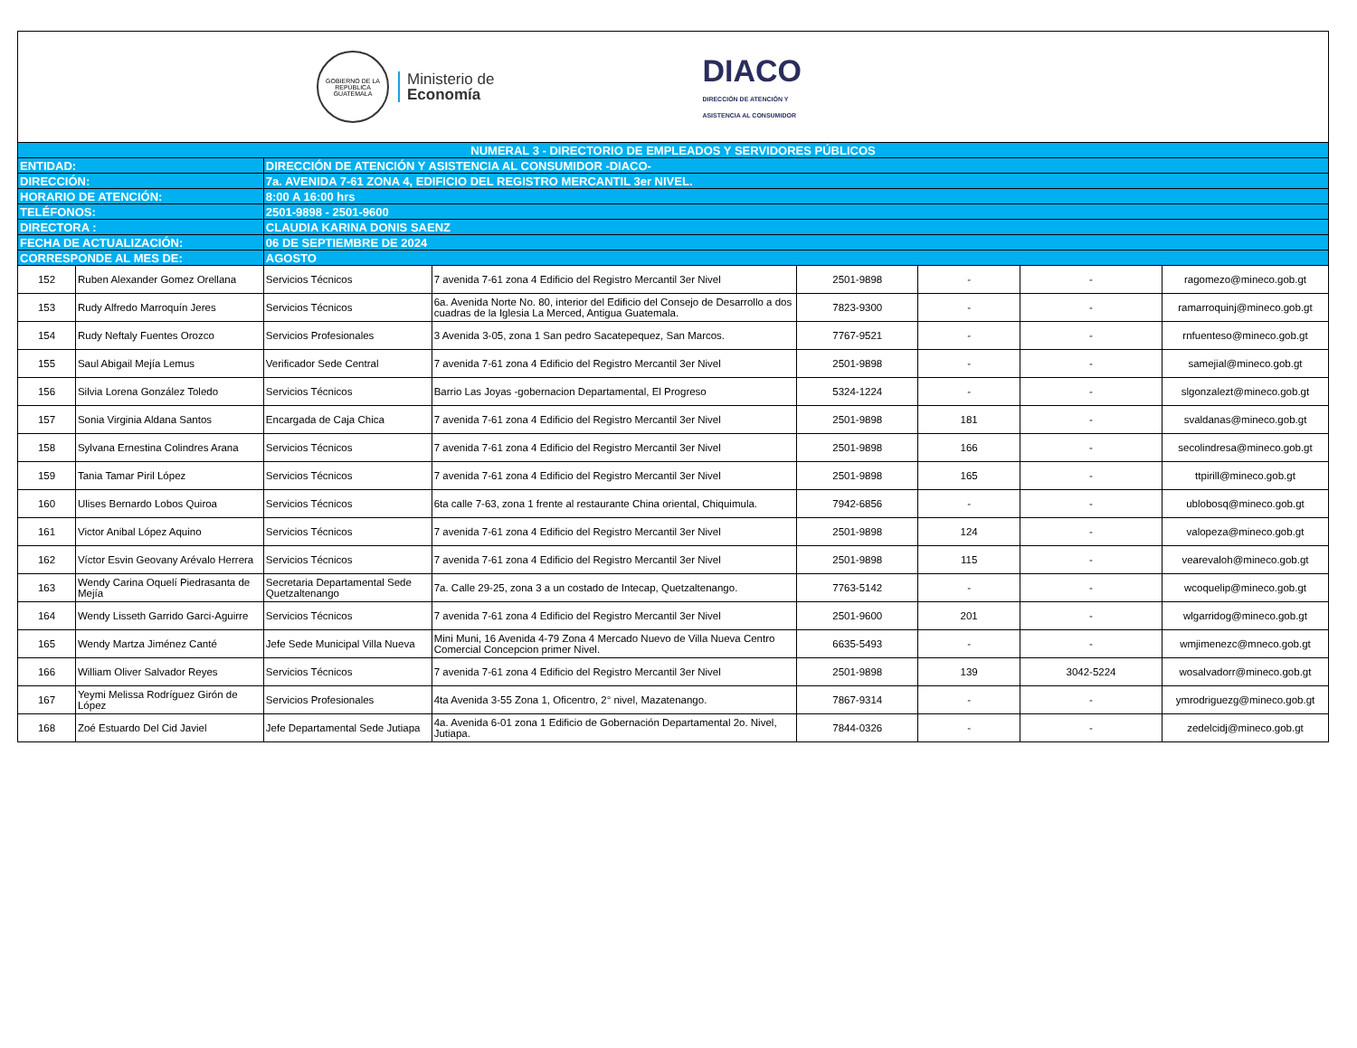GOBIERNO DE LA REPÚBLICA
GUATEMALA
Ministerio de
Economía
DIACO
DIRECCIÓN DE ATENCIÓN Y
ASISTENCIA AL CONSUMIDOR
| NUMERAL 3 - DIRECTORIO DE EMPLEADOS Y SERVIDORES PÚBLICOS | | | | | | | |
| ENTIDAD: | | DIRECCIÓN DE ATENCIÓN Y ASISTENCIA AL CONSUMIDOR -DIACO- | | | | | |
| DIRECCIÓN: | | 7a. AVENIDA 7-61 ZONA 4, EDIFICIO DEL REGISTRO MERCANTIL 3er NIVEL. | | | | | |
| HORARIO DE ATENCIÓN: | | 8:00 A 16:00 hrs | | | | | |
| TELÉFONOS: | | 2501-9898 - 2501-9600 | | | | | |
| DIRECTORA : | | CLAUDIA KARINA DONIS SAENZ | | | | | |
| FECHA DE ACTUALIZACIÓN: | | 06 DE SEPTIEMBRE DE 2024 | | | | | |
| CORRESPONDE AL MES DE: | | AGOSTO | | | | | |
| 152 | Ruben Alexander Gomez Orellana | Servicios Técnicos | 7 avenida 7-61 zona 4 Edificio del Registro Mercantil 3er Nivel | 2501-9898 | - | - | ragomezo@mineco.gob.gt |
| 153 | Rudy Alfredo Marroquín Jeres | Servicios Técnicos | 6a. Avenida Norte No. 80, interior del Edificio del Consejo de Desarrollo a dos cuadras de la Iglesia La Merced, Antigua Guatemala. | 7823-9300 | - | - | ramarroquinj@mineco.gob.gt |
| 154 | Rudy Neftaly Fuentes Orozco | Servicios Profesionales | 3 Avenida 3-05, zona 1 San pedro Sacatepequez, San Marcos. | 7767-9521 | - | - | rnfuenteso@mineco.gob.gt |
| 155 | Saul Abigail Mejía Lemus | Verificador Sede Central | 7 avenida 7-61 zona 4 Edificio del Registro Mercantil 3er Nivel | 2501-9898 | - | - | samejial@mineco.gob.gt |
| 156 | Silvia Lorena González Toledo | Servicios Técnicos | Barrio Las Joyas -gobernacion Departamental, El Progreso | 5324-1224 | - | - | slgonzalezt@mineco.gob.gt |
| 157 | Sonia Virginia Aldana Santos | Encargada de Caja Chica | 7 avenida 7-61 zona 4 Edificio del Registro Mercantil 3er Nivel | 2501-9898 | 181 | - | svaldanas@mineco.gob.gt |
| 158 | Sylvana Ernestina Colindres Arana | Servicios Técnicos | 7 avenida 7-61 zona 4 Edificio del Registro Mercantil 3er Nivel | 2501-9898 | 166 | - | secolindresa@mineco.gob.gt |
| 159 | Tania Tamar Piril López | Servicios Técnicos | 7 avenida 7-61 zona 4 Edificio del Registro Mercantil 3er Nivel | 2501-9898 | 165 | - | ttpirill@mineco.gob.gt |
| 160 | Ulises Bernardo Lobos Quiroa | Servicios Técnicos | 6ta calle 7-63, zona 1 frente al restaurante China oriental, Chiquimula. | 7942-6856 | - | - | ublobosq@mineco.gob.gt |
| 161 | Victor Anibal López Aquino | Servicios Técnicos | 7 avenida 7-61 zona 4 Edificio del Registro Mercantil 3er Nivel | 2501-9898 | 124 | - | valopeza@mineco.gob.gt |
| 162 | Víctor Esvin Geovany Arévalo Herrera | Servicios Técnicos | 7 avenida 7-61 zona 4 Edificio del Registro Mercantil 3er Nivel | 2501-9898 | 115 | - | vearevaloh@mineco.gob.gt |
| 163 | Wendy Carina Oquelí Piedrasanta de Mejía | Secretaria Departamental Sede Quetzaltenango | 7a. Calle 29-25, zona 3 a un costado de Intecap, Quetzaltenango. | 7763-5142 | - | - | wcoquelip@mineco.gob.gt |
| 164 | Wendy Lisseth Garrido Garci-Aguirre | Servicios Técnicos | 7 avenida 7-61 zona 4 Edificio del Registro Mercantil 3er Nivel | 2501-9600 | 201 | - | wlgarridog@mineco.gob.gt |
| 165 | Wendy Martza Jiménez Canté | Jefe Sede Municipal Villa Nueva | Mini Muni, 16 Avenida 4-79 Zona 4 Mercado Nuevo de Villa Nueva Centro Comercial Concepcion primer Nivel. | 6635-5493 | - | - | wmjimenezc@mneco.gob.gt |
| 166 | William Oliver Salvador Reyes | Servicios Técnicos | 7 avenida 7-61 zona 4 Edificio del Registro Mercantil 3er Nivel | 2501-9898 | 139 | 3042-5224 | wosalvadorr@mineco.gob.gt |
| 167 | Yeymi Melissa Rodríguez Girón de López | Servicios Profesionales | 4ta Avenida 3-55 Zona 1, Oficentro, 2° nivel, Mazatenango. | 7867-9314 | - | - | ymrodriguezg@mineco.gob.gt |
| 168 | Zoé Estuardo Del Cid Javiel | Jefe Departamental Sede Jutiapa | 4a. Avenida 6-01 zona 1 Edificio de Gobernación Departamental 2o. Nivel, Jutiapa. | 7844-0326 | - | - | zedelcidj@mineco.gob.gt |